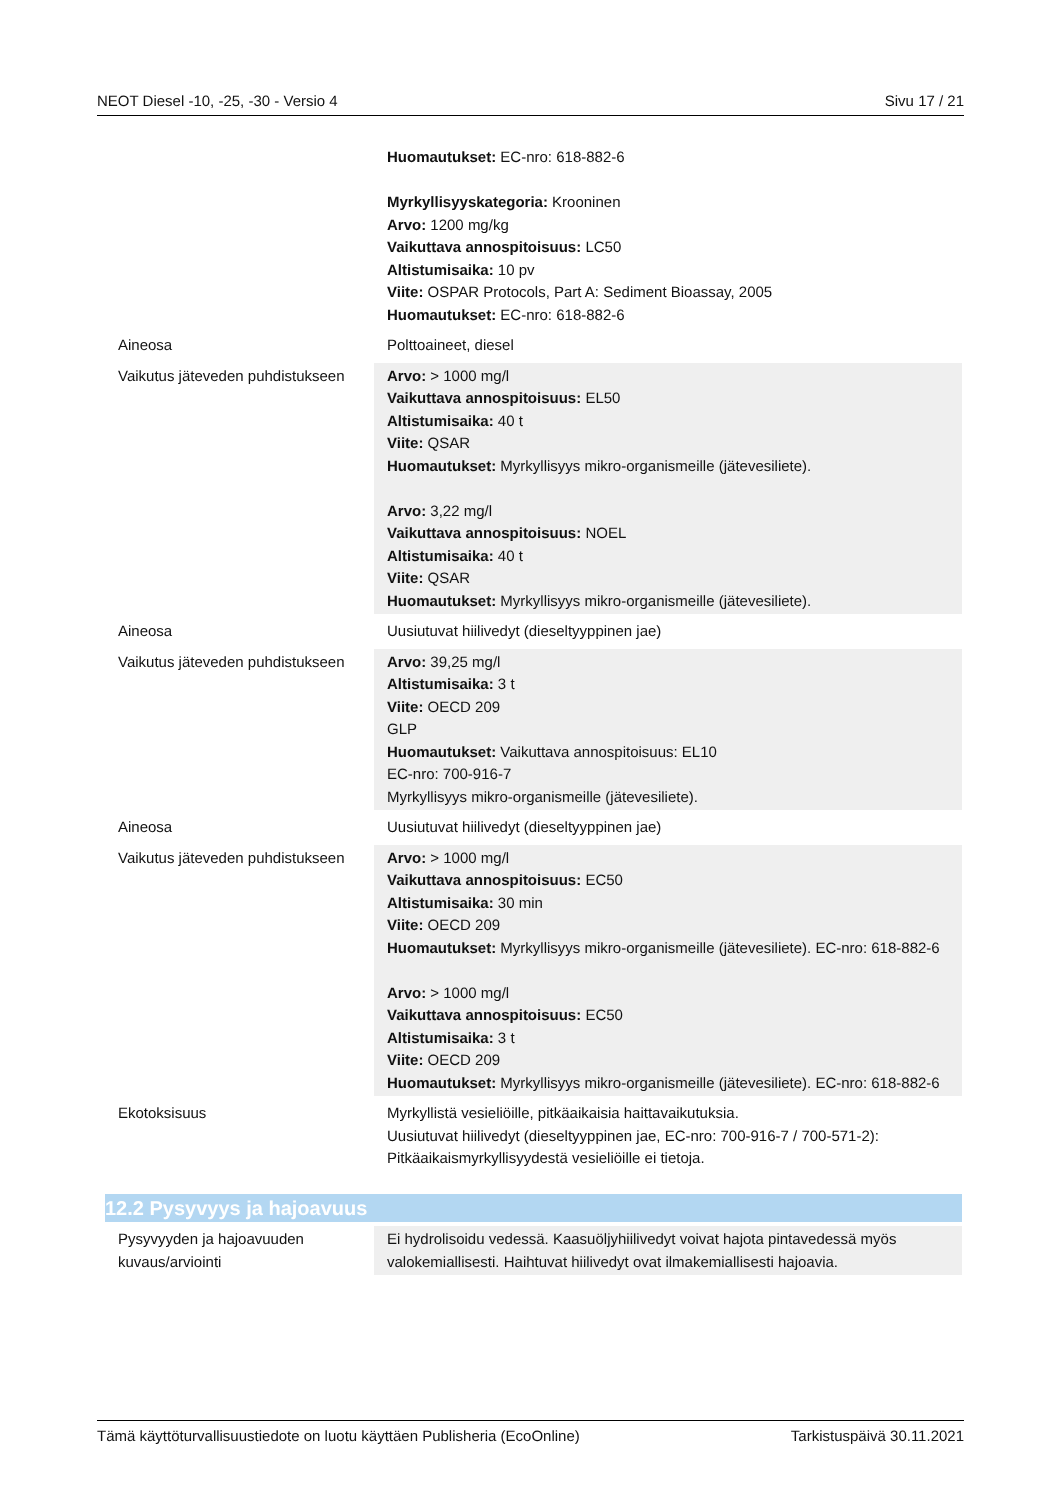NEOT Diesel -10, -25, -30 - Versio 4 Sivu 17 / 21
| | Huomautukset: EC-nro: 618-882-6 Myrkyllisyyskategoria: Krooninen Arvo: 1200 mg/kg Vaikuttava annospitoisuus: LC50 Altistumisaika: 10 pv Viite: OSPAR Protocols, Part A: Sediment Bioassay, 2005 Huomautukset: EC-nro: 618-882-6 |
| Aineosa | Polttoaineet, diesel |
| Vaikutus jäteveden puhdistukseen | Arvo: > 1000 mg/l Vaikuttava annospitoisuus: EL50 Altistumisaika: 40 t Viite: QSAR Huomautukset: Myrkyllisyys mikro-organismeille (jätevesiliete). Arvo: 3,22 mg/l Vaikuttava annospitoisuus: NOEL Altistumisaika: 40 t Viite: QSAR Huomautukset: Myrkyllisyys mikro-organismeille (jätevesiliete). |
| Aineosa | Uusiutuvat hiilivedyt (dieseltyyppinen jae) |
| Vaikutus jäteveden puhdistukseen | Arvo: 39,25 mg/l Altistumisaika: 3 t Viite: OECD 209 GLP Huomautukset: Vaikuttava annospitoisuus: EL10 EC-nro: 700-916-7 Myrkyllisyys mikro-organismeille (jätevesiliete). |
| Aineosa | Uusiutuvat hiilivedyt (dieseltyyppinen jae) |
| Vaikutus jäteveden puhdistukseen | Arvo: > 1000 mg/l Vaikuttava annospitoisuus: EC50 Altistumisaika: 30 min Viite: OECD 209 Huomautukset: Myrkyllisyys mikro-organismeille (jätevesiliete). EC-nro: 618-882-6 Arvo: > 1000 mg/l Vaikuttava annospitoisuus: EC50 Altistumisaika: 3 t Viite: OECD 209 Huomautukset: Myrkyllisyys mikro-organismeille (jätevesiliete). EC-nro: 618-882-6 |
| Ekotoksisuus | Myrkyllistä vesieliöille, pitkäaikaisia haittavaikutuksia. Uusiutuvat hiilivedyt (dieseltyyppinen jae, EC-nro: 700-916-7 / 700-571-2): Pitkäaikaismyrkyllisyydestä vesieliöille ei tietoja. |
| 12.2 Pysyvyys ja hajoavuus | |
| Pysyvyyden ja hajoavuuden kuvaus/arviointi | Ei hydrolisoidu vedessä. Kaasuöljyhiilivedyt voivat hajota pintavedessä myös valokemiallisesti. Haihtuvat hiilivedyt ovat ilmakemiallisesti hajoavia. |
Tämä käyttöturvallisuustiedote on luotu käyttäen Publisheria (EcoOnline) Tarkistuspäivä 30.11.2021